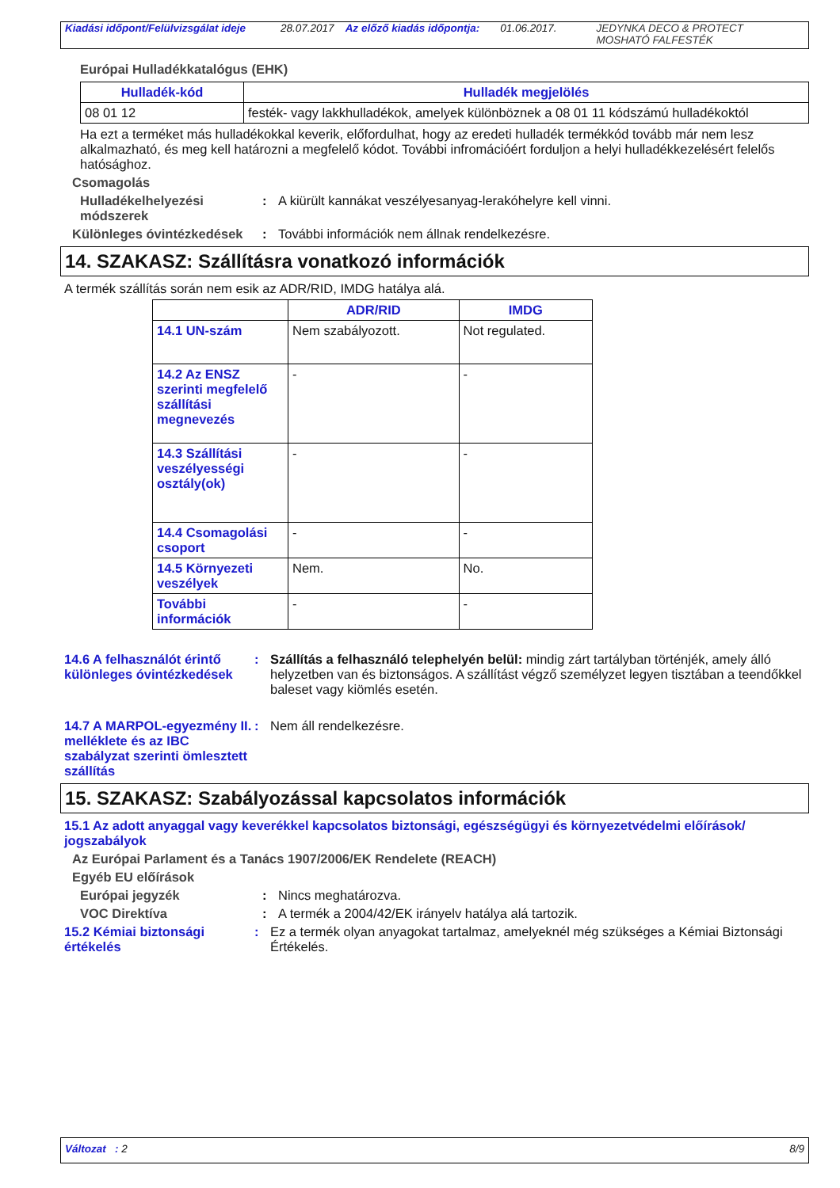Kiadási időpont/Felülvizsgálat ideje 28.07.2017 Az előző kiadás időpontja: 01.06.2017. JEDYNKA DECO & PROTECT
MOSHATÓ FALFESTÉK
Európai Hulladékkatalógus (EHK)
| Hulladék-kód | Hulladék megjelölés |
| --- | --- |
| 08 01 12 | festék- vagy lakkhulladékok, amelyek különböznek a 08 01 11 kódszámú hulladékoktól |
Ha ezt a terméket más hulladékokkal keverik, előfordulhat, hogy az eredeti hulladék termékkód tovább már nem lesz alkalmazható, és meg kell határozni a megfelelő kódot. További infromációért forduljon a helyi hulladékkezelésért felelős hatósághoz.
Csomagolás
Hulladékelhelyezési módszerek
: A kiürült kannákat veszélyesanyag-lerakóhelyre kell vinni.
Különleges óvintézkedések
: További információk nem állnak rendelkezésre.
14. SZAKASZ: Szállításra vonatkozó információk
A termék szállítás során nem esik az ADR/RID, IMDG hatálya alá.
| | ADR/RID | IMDG |
| --- | --- | --- |
| 14.1 UN-szám | Nem szabályozott. | Not regulated. |
| 14.2 Az ENSZ szerinti megfelelő szállítási megnevezés | - | - |
| 14.3 Szállítási veszélyességi osztály(ok) | - | - |
| 14.4 Csomagolási csoport | - | - |
| 14.5 Környezeti veszélyek | Nem. | No. |
| További információk | - | - |
14.6 A felhasználót érintő különleges óvintézkedések
: Szállítás a felhasználó telephelyén belül: mindig zárt tartályban történjék, amely álló helyzetben van és biztonságos. A szállítást végző személyzet legyen tisztában a teendőkkel baleset vagy kiömlés esetén.
14.7 A MARPOL-egyezmény II. melléklete és az IBC szabályzat szerinti ömlesztett szállítás
: Nem áll rendelkezésre.
15. SZAKASZ: Szabályozással kapcsolatos információk
15.1 Az adott anyaggal vagy keverékkel kapcsolatos biztonsági, egészségügyi és környezetvédelmi előírások/ jogszabályok
Az Európai Parlament és a Tanács 1907/2006/EK Rendelete (REACH)
Egyéb EU előírások
Európai jegyzék : Nincs meghatározva.
VOC Direktíva : A termék a 2004/42/EK irányelv hatálya alá tartozik.
15.2 Kémiai biztonsági értékelés
: Ez a termék olyan anyagokat tartalmaz, amelyeknél még szükséges a Kémiai Biztonsági Értékelés.
Változat : 2 8/9